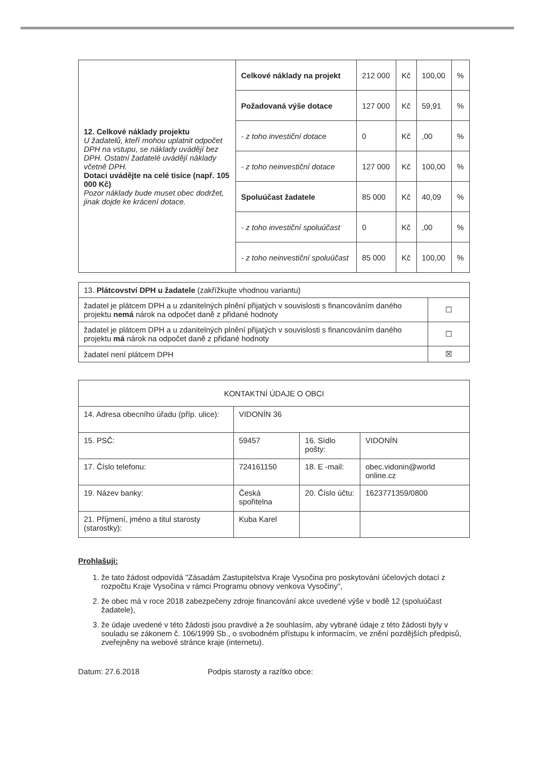| 12. Celkové náklady projektu U žadatelů, kteří mohou uplatnit odpočet DPH na vstupu, se náklady uvádějí bez DPH. Ostatní žadatelé uvádějí náklady včetně DPH. Dotaci uvádějte na celé tisíce (např. 105 000 Kč) Pozor náklady bude muset obec dodržet, jinak dojde ke krácení dotace. | Celkové náklady na projekt | 212 000 | Kč | 100,00 | % |
| | Požadovaná výše dotace | 127 000 | Kč | 59,91 | % |
| | - z toho investiční dotace | 0 | Kč | ,00 | % |
| | - z toho neinvestiční dotace | 127 000 | Kč | 100,00 | % |
| | Spoluúčast žadatele | 85 000 | Kč | 40,09 | % |
| | - z toho investiční spoluúčast | 0 | Kč | ,00 | % |
| | - z toho neinvestiční spoluúčast | 85 000 | Kč | 100,00 | % |
| 13. Plátcovství DPH u žadatele (zakřížkujte vhodnou variantu) | |
| žadatel je plátcem DPH a u zdanitelných plnění přijatých v souvislosti s financováním daného projektu nemá nárok na odpočet daně z přidané hodnoty | ☐ |
| žadatel je plátcem DPH a u zdanitelných plnění přijatých v souvislosti s financováním daného projektu má nárok na odpočet daně z přidané hodnoty | ☐ |
| žadatel není plátcem DPH | ☒ |
| KONTAKTNÍ ÚDAJE O OBCI | | | |
| 14. Adresa obecního úřadu (příp. ulice): | VIDONÍN 36 | | |
| 15. PSČ: | 59457 | 16. Sídlo pošty: | VIDONÍN |
| 17. Číslo telefonu: | 724161150 | 18. E -mail: | obec.vidonin@world online.cz |
| 19. Název banky: | Česká spořitelna | 20. Číslo účtu: | 1623771359/0800 |
| 21. Příjmení, jméno a titul starosty (starostky): | Kuba Karel | | |
Prohlašuji:
1. že tato žádost odpovídá "Zásadám Zastupitelstva Kraje Vysočina pro poskytování účelových dotací z rozpočtu Kraje Vysočina v rámci Programu obnovy venkova Vysočiny",
2. že obec má v roce 2018 zabezpečeny zdroje financování akce uvedené výše v bodě 12 (spoluúčast žadatele),
3. že údaje uvedené v této žádosti jsou pravdivé a že souhlasím, aby vybrané údaje z této žádosti byly v souladu se zákonem č. 106/1999 Sb., o svobodném přístupu k informacím, ve znění pozdějších předpisů, zveřejněny na webové stránce kraje (internetu).
Datum: 27.6.2018 Podpis starosty a razítko obce: